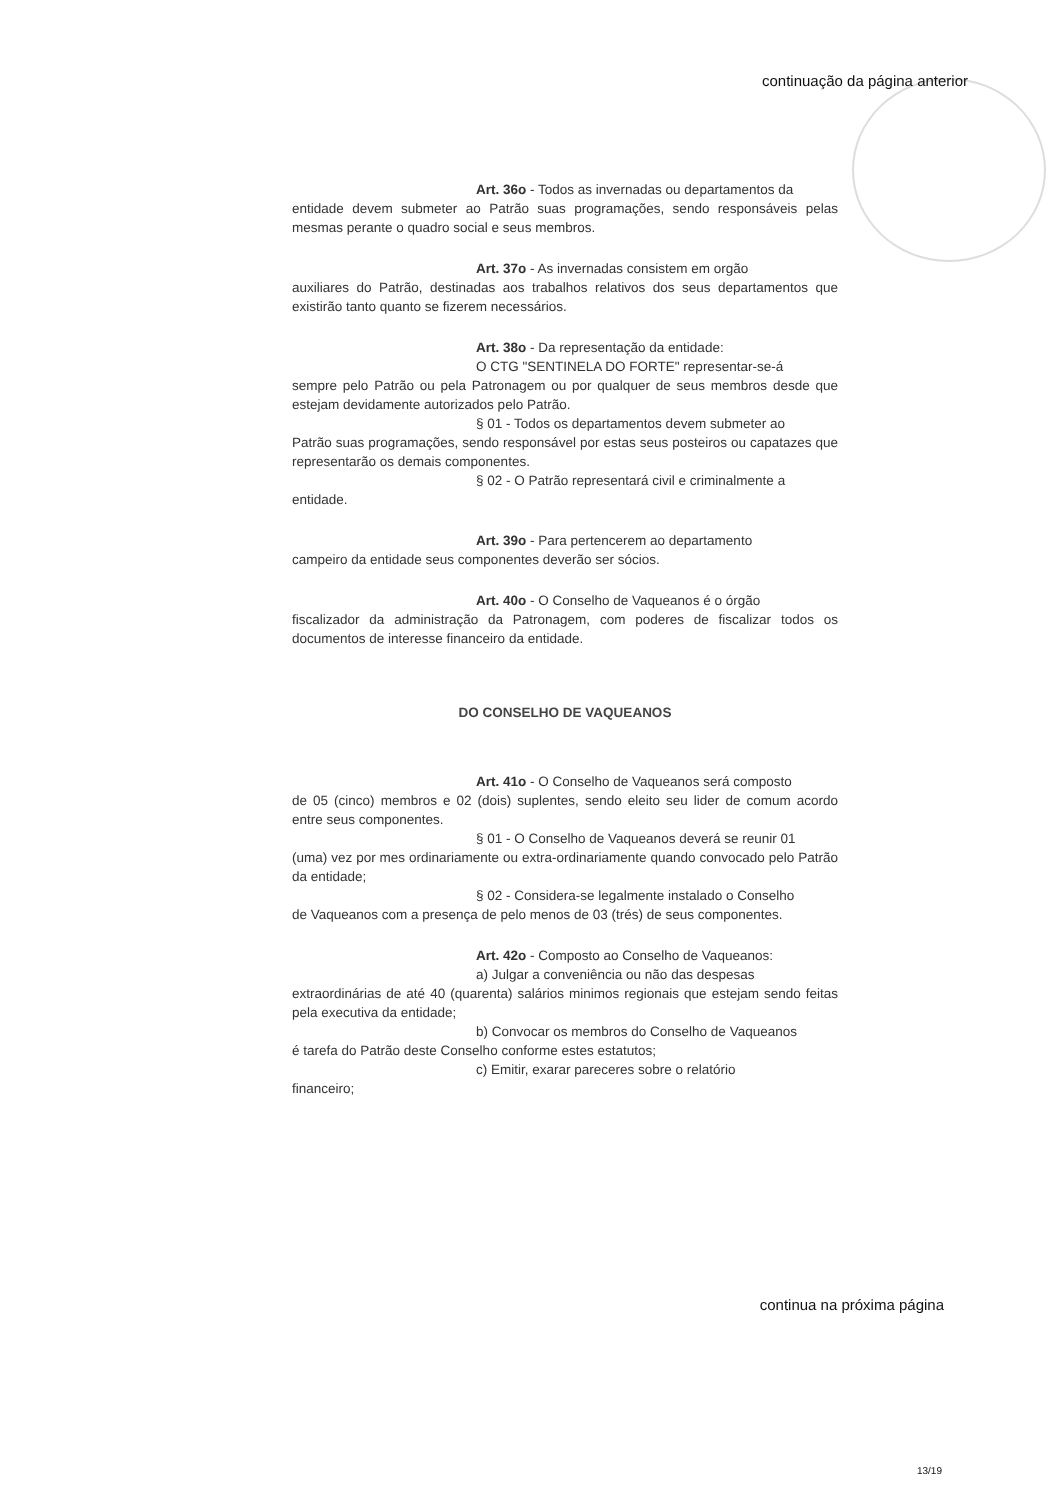continuação da página anterior
Art. 36o - Todos as invernadas ou departamentos da
entidade devem submeter ao Patrão suas programações, sendo responsáveis pelas mesmas perante o quadro social e seus membros.
Art. 37o - As invernadas consistem em orgão
auxiliares do Patrão, destinadas aos trabalhos relativos dos seus departamentos que existirão tanto quanto se fizerem necessários.
Art. 38o - Da representação da entidade:
O CTG "SENTINELA DO FORTE" representar-se-á
sempre pelo Patrão ou pela Patronagem ou por qualquer de seus membros desde que estejam devidamente autorizados pelo Patrão.
§ 01 - Todos os departamentos devem submeter ao
Patrão suas programações, sendo responsável por estas seus posteiros ou capatazes que representarão os demais componentes.
§ 02 - O Patrão representará civil e criminalmente a
entidade.
Art. 39o - Para pertencerem ao departamento
campeiro da entidade seus componentes deverão ser sócios.
Art. 40o - O Conselho de Vaqueanos é o órgão
fiscalizador da administração da Patronagem, com poderes de fiscalizar todos os documentos de interesse financeiro da entidade.
DO CONSELHO DE VAQUEANOS
Art. 41o - O Conselho de Vaqueanos será composto
de 05 (cinco) membros e 02 (dois) suplentes, sendo eleito seu lider de comum acordo entre seus componentes.
§ 01 - O Conselho de Vaqueanos deverá se reunir 01
(uma) vez por mes ordinariamente ou extra-ordinariamente quando convocado pelo Patrão da entidade;
§ 02 - Considera-se legalmente instalado o Conselho
de Vaqueanos com a presença de pelo menos de 03 (trés) de seus componentes.
Art. 42o - Composto ao Conselho de Vaqueanos:
a) Julgar a conveniência ou não das despesas
extraordinárias de até 40 (quarenta) salários minimos regionais que estejam sendo feitas pela executiva da entidade;
b) Convocar os membros do Conselho de Vaqueanos
é tarefa do Patrão deste Conselho conforme estes estatutos;
c) Emitir, exarar pareceres sobre o relatório
financeiro;
continua na próxima página
13/19